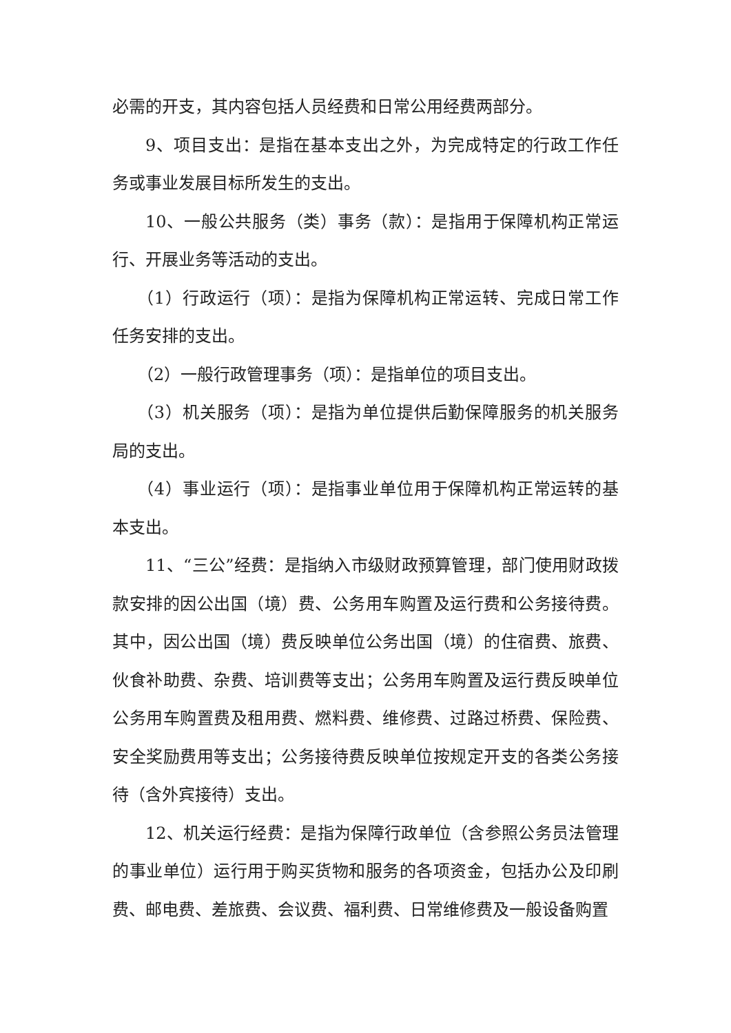必需的开支，其内容包括人员经费和日常公用经费两部分。
9、项目支出：是指在基本支出之外，为完成特定的行政工作任务或事业发展目标所发生的支出。
10、一般公共服务（类）事务（款）：是指用于保障机构正常运行、开展业务等活动的支出。
（1）行政运行（项）：是指为保障机构正常运转、完成日常工作任务安排的支出。
（2）一般行政管理事务（项）：是指单位的项目支出。
（3）机关服务（项）：是指为单位提供后勤保障服务的机关服务局的支出。
（4）事业运行（项）：是指事业单位用于保障机构正常运转的基本支出。
11、“三公”经费：是指纳入市级财政预算管理，部门使用财政拨款安排的因公出国（境）费、公务用车购置及运行费和公务接待费。其中，因公出国（境）费反映单位公务出国（境）的住宿费、旅费、伙食补助费、杂费、培训费等支出；公务用车购置及运行费反映单位公务用车购置费及租用费、燃料费、维修费、过路过桥费、保险费、安全奖励费用等支出；公务接待费反映单位按规定开支的各类公务接待（含外宾接待）支出。
12、机关运行经费：是指为保障行政单位（含参照公务员法管理的事业单位）运行用于购买货物和服务的各项资金，包括办公及印刷费、邮电费、差旅费、会议费、福利费、日常维修费及一般设备购置